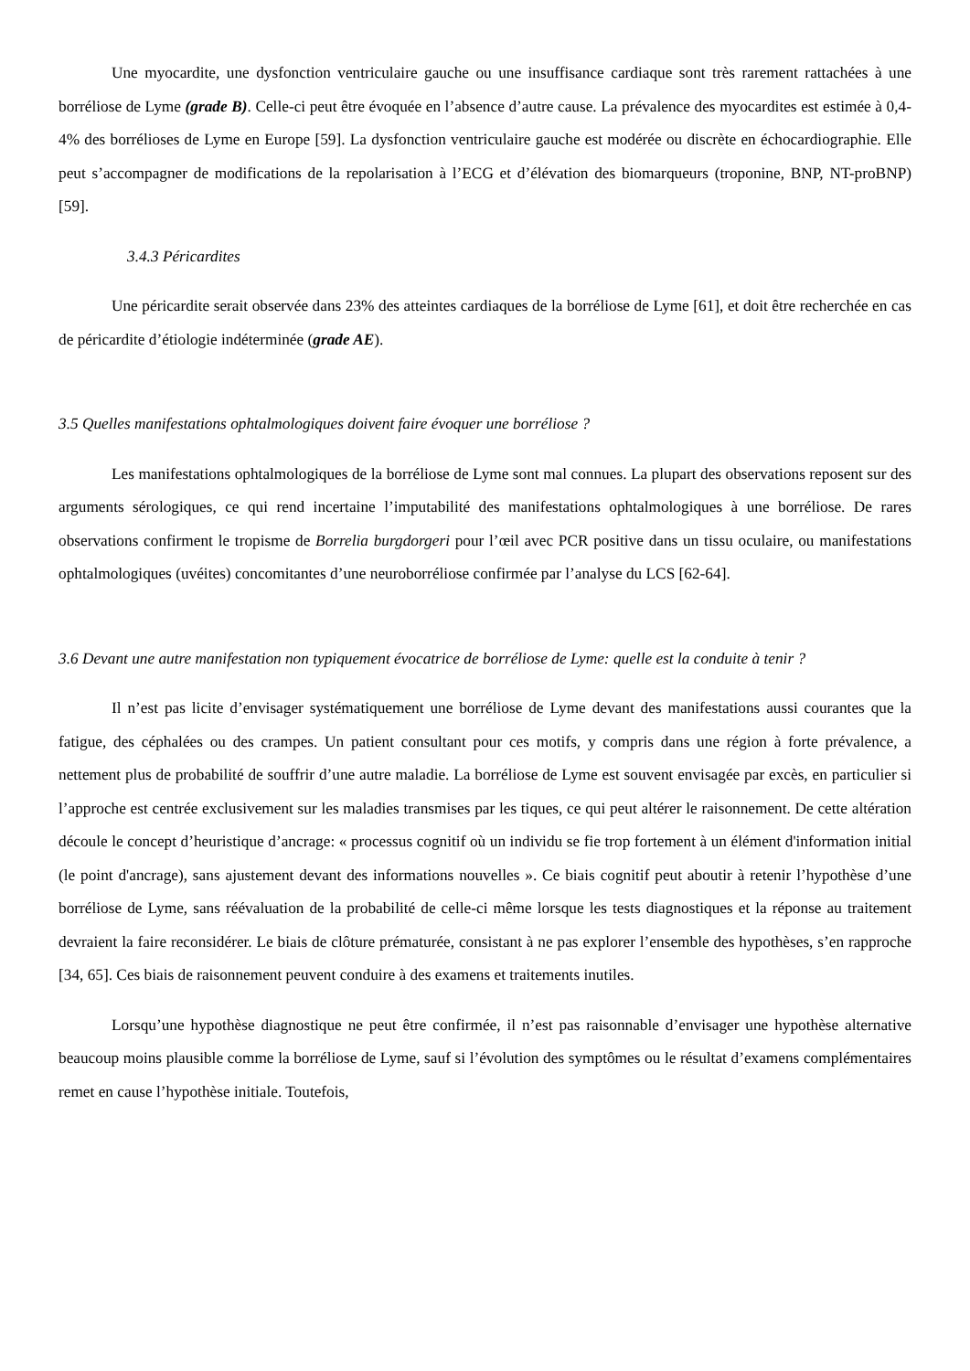Une myocardite, une dysfonction ventriculaire gauche ou une insuffisance cardiaque sont très rarement rattachées à une borréliose de Lyme (grade B). Celle-ci peut être évoquée en l’absence d’autre cause. La prévalence des myocardites est estimée à 0,4-4% des borrélioses de Lyme en Europe [59]. La dysfonction ventriculaire gauche est modérée ou discrète en échocardiographie. Elle peut s’accompagner de modifications de la repolarisation à l’ECG et d’élévation des biomarqueurs (troponine, BNP, NT-proBNP) [59].
3.4.3 Péricardites
Une péricardite serait observée dans 23% des atteintes cardiaques de la borréliose de Lyme [61], et doit être recherchée en cas de péricardite d’étiologie indéterminée (grade AE).
3.5 Quelles manifestations ophtalmologiques doivent faire évoquer une borréliose ?
Les manifestations ophtalmologiques de la borréliose de Lyme sont mal connues. La plupart des observations reposent sur des arguments sérologiques, ce qui rend incertaine l’imputabilité des manifestations ophtalmologiques à une borréliose. De rares observations confirment le tropisme de Borrelia burgdorgeri pour l’œil avec PCR positive dans un tissu oculaire, ou manifestations ophtalmologiques (uvéites) concomitantes d’une neuroborréliose confirmée par l’analyse du LCS [62-64].
3.6 Devant une autre manifestation non typiquement évocatrice de borréliose de Lyme: quelle est la conduite à tenir ?
Il n’est pas licite d’envisager systématiquement une borréliose de Lyme devant des manifestations aussi courantes que la fatigue, des céphalées ou des crampes. Un patient consultant pour ces motifs, y compris dans une région à forte prévalence, a nettement plus de probabilité de souffrir d’une autre maladie. La borréliose de Lyme est souvent envisagée par excès, en particulier si l’approche est centrée exclusivement sur les maladies transmises par les tiques, ce qui peut altérer le raisonnement. De cette altération découle le concept d’heuristique d’ancrage: « processus cognitif où un individu se fie trop fortement à un élément d'information initial (le point d'ancrage), sans ajustement devant des informations nouvelles ». Ce biais cognitif peut aboutir à retenir l’hypothèse d’une borréliose de Lyme, sans réévaluation de la probabilité de celle-ci même lorsque les tests diagnostiques et la réponse au traitement devraient la faire reconsidérer. Le biais de clôture prématurée, consistant à ne pas explorer l’ensemble des hypothèses, s’en rapproche [34, 65]. Ces biais de raisonnement peuvent conduire à des examens et traitements inutiles.
Lorsqu’une hypothèse diagnostique ne peut être confirmée, il n’est pas raisonnable d’envisager une hypothèse alternative beaucoup moins plausible comme la borréliose de Lyme, sauf si l’évolution des symptômes ou le résultat d’examens complémentaires remet en cause l’hypothèse initiale. Toutefois,